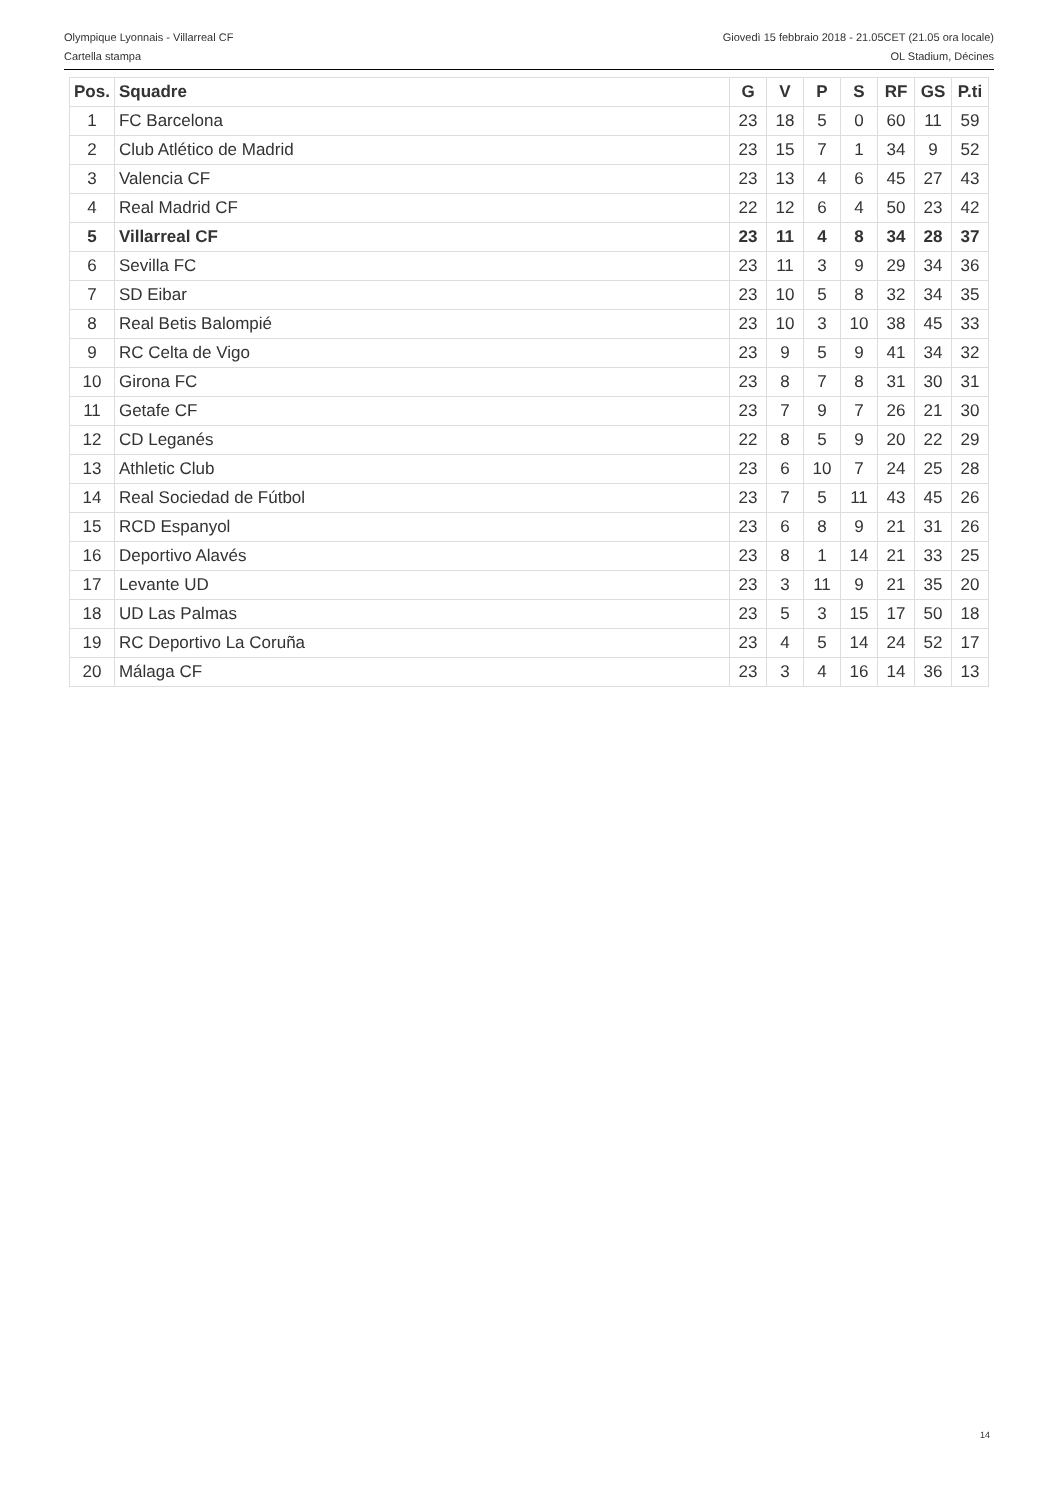Olympique Lyonnais - Villarreal CF Giovedì 15 febbraio 2018 - 21.05CET (21.05 ora locale)
Cartella stampa OL Stadium, Décines
| Pos. | Squadre | G | V | P | S | RF | GS | P.ti |
| --- | --- | --- | --- | --- | --- | --- | --- | --- |
| 1 | FC Barcelona | 23 | 18 | 5 | 0 | 60 | 11 | 59 |
| 2 | Club Atlético de Madrid | 23 | 15 | 7 | 1 | 34 | 9 | 52 |
| 3 | Valencia CF | 23 | 13 | 4 | 6 | 45 | 27 | 43 |
| 4 | Real Madrid CF | 22 | 12 | 6 | 4 | 50 | 23 | 42 |
| 5 | Villarreal CF | 23 | 11 | 4 | 8 | 34 | 28 | 37 |
| 6 | Sevilla FC | 23 | 11 | 3 | 9 | 29 | 34 | 36 |
| 7 | SD Eibar | 23 | 10 | 5 | 8 | 32 | 34 | 35 |
| 8 | Real Betis Balompié | 23 | 10 | 3 | 10 | 38 | 45 | 33 |
| 9 | RC Celta de Vigo | 23 | 9 | 5 | 9 | 41 | 34 | 32 |
| 10 | Girona FC | 23 | 8 | 7 | 8 | 31 | 30 | 31 |
| 11 | Getafe CF | 23 | 7 | 9 | 7 | 26 | 21 | 30 |
| 12 | CD Leganés | 22 | 8 | 5 | 9 | 20 | 22 | 29 |
| 13 | Athletic Club | 23 | 6 | 10 | 7 | 24 | 25 | 28 |
| 14 | Real Sociedad de Fútbol | 23 | 7 | 5 | 11 | 43 | 45 | 26 |
| 15 | RCD Espanyol | 23 | 6 | 8 | 9 | 21 | 31 | 26 |
| 16 | Deportivo Alavés | 23 | 8 | 1 | 14 | 21 | 33 | 25 |
| 17 | Levante UD | 23 | 3 | 11 | 9 | 21 | 35 | 20 |
| 18 | UD Las Palmas | 23 | 5 | 3 | 15 | 17 | 50 | 18 |
| 19 | RC Deportivo La Coruña | 23 | 4 | 5 | 14 | 24 | 52 | 17 |
| 20 | Málaga CF | 23 | 3 | 4 | 16 | 14 | 36 | 13 |
14